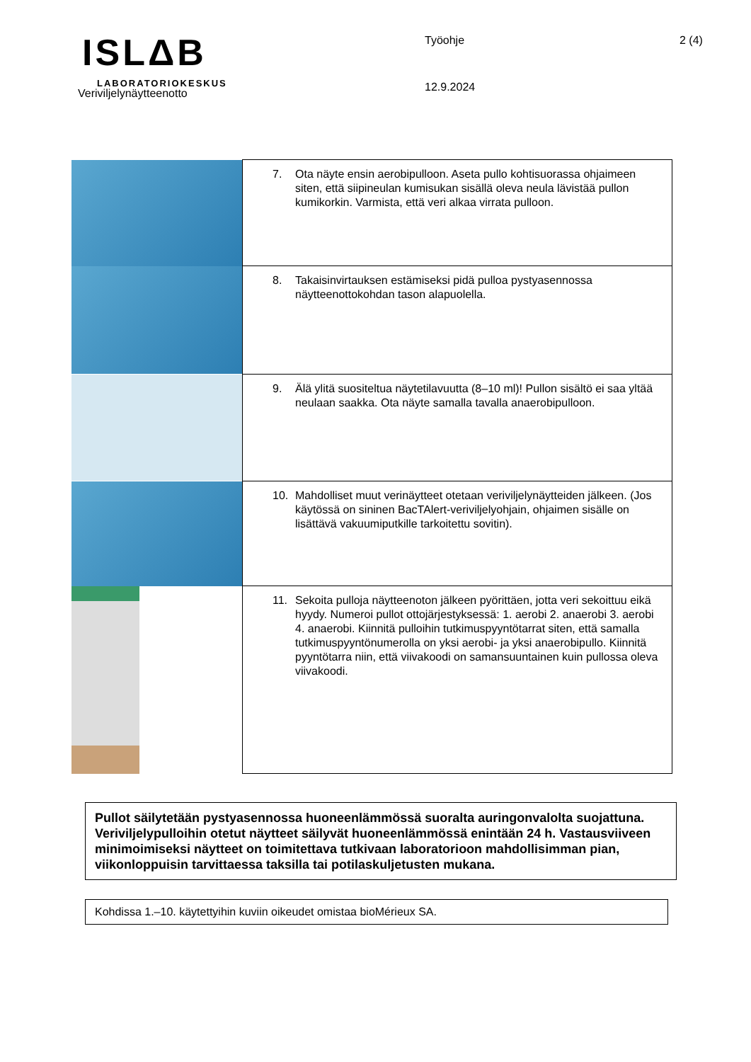ISLΔB
LABORATORIOKESKUS
Veriviljelynäytteenotto
Työohje
12.9.2024
2 (4)
| | 7. Ota näyte ensin aerobipulloon. Aseta pullo kohtisuorassa ohjaimeen siten, että siipineulan kumisukan sisällä oleva neula lävistää pullon kumikorkin. Varmista, että veri alkaa virrata pulloon. |
| | 8. Takaisinvirtauksen estämiseksi pidä pulloa pystyasennossa näytteenottokohdan tason alapuolella. |
| | 9. Älä ylitä suositeltua näytetilavuutta (8–10 ml)! Pullon sisältö ei saa yltää neulaan saakka. Ota näyte samalla tavalla anaerobipulloon. |
| | 10. Mahdolliset muut verinäytteet otetaan veriviljelynäytteiden jälkeen. (Jos käytössä on sininen BacTAlert-veriviljelyohjain, ohjaimen sisälle on lisättävä vakuumiputkille tarkoitettu sovitin). |
| | 11. Sekoita pulloja näytteenoton jälkeen pyörittäen, jotta veri sekoittuu eikä hyydy. Numeroi pullot ottojärjestyksessä: 1. aerobi 2. anaerobi 3. aerobi 4. anaerobi. Kiinnitä pulloihin tutkimuspyyntötarrat siten, että samalla tutkimuspyyntönumerolla on yksi aerobi- ja yksi anaerobipullo. Kiinnitä pyyntötarra niin, että viivakoodi on samansuuntainen kuin pullossa oleva viivakoodi. |
Pullot säilytetään pystyasennossa huoneenlämmössä suoralta auringonvalolta suojattuna. Veriviljelypulloihin otetut näytteet säilyvät huoneenlämmössä enintään 24 h. Vastausviiveen minimoimiseksi näytteet on toimitettava tutkivaan laboratorioon mahdollisimman pian, viikonloppuisin tarvittaessa taksilla tai potilaskuljetusten mukana.
Kohdissa 1.–10. käytettyihin kuviin oikeudet omistaa bioMérieux SA.